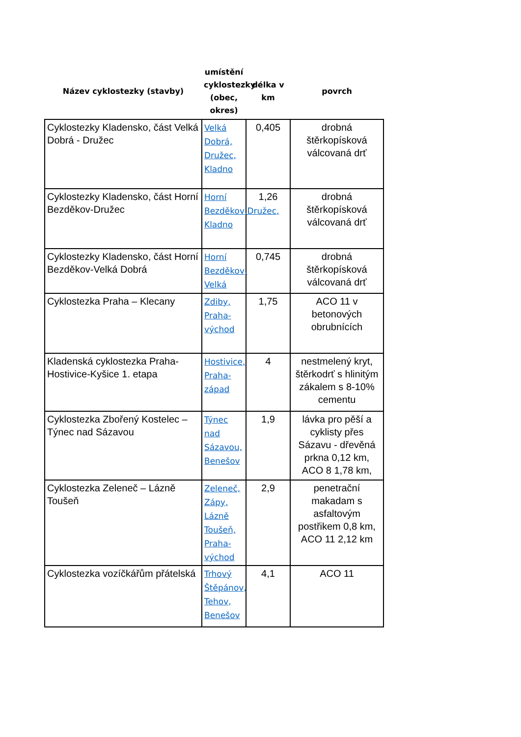| Název cyklostezky (stavby) | umístění cyklostezky (obec, okres) | délka v km | povrch |
| --- | --- | --- | --- |
| Cyklostezky Kladensko, část Velká Dobrá - Družec | Velká Dobrá, Družec, Kladno | 0,405 | drobná štěrkopísková válcovaná drť |
| Cyklostezky Kladensko, část Horní Bezděkov-Družec | Horní Bezděkov,Družec, Kladno | 1,26 | drobná štěrkopísková válcovaná drť |
| Cyklostezky Kladensko, část Horní Bezděkov-Velká Dobrá | Horní Bezděkov, Velká | 0,745 | drobná štěrkopísková válcovaná drť |
| Cyklostezka Praha – Klecany | Zdiby, Praha-východ | 1,75 | ACO 11 v betonových obrubnících |
| Kladenská cyklostezka Praha-Hostivice-Kyšice 1. etapa | Hostivice, Praha-západ | 4 | nestmelený kryt, štěrkodrť s hlinitým zákalem s 8-10% cementu |
| Cyklostezka Zbořený Kostelec – Týnec nad Sázavou | Týnec nad Sázavou, Benešov | 1,9 | lávka pro pěší a cyklisty přes Sázavu - dřevěná prkna 0,12 km, ACO 8 1,78 km, |
| Cyklostezka Zeleneč – Lázně Toušeň | Zeleneč, Zápy, Lázně Toušeň, Praha-východ | 2,9 | penetrační makadam s asfaltovým postřikem 0,8 km, ACO 11 2,12 km |
| Cyklostezka vozíčkářům přátelská | Trhový Štěpánov, Tehov, Benešov | 4,1 | ACO 11 |